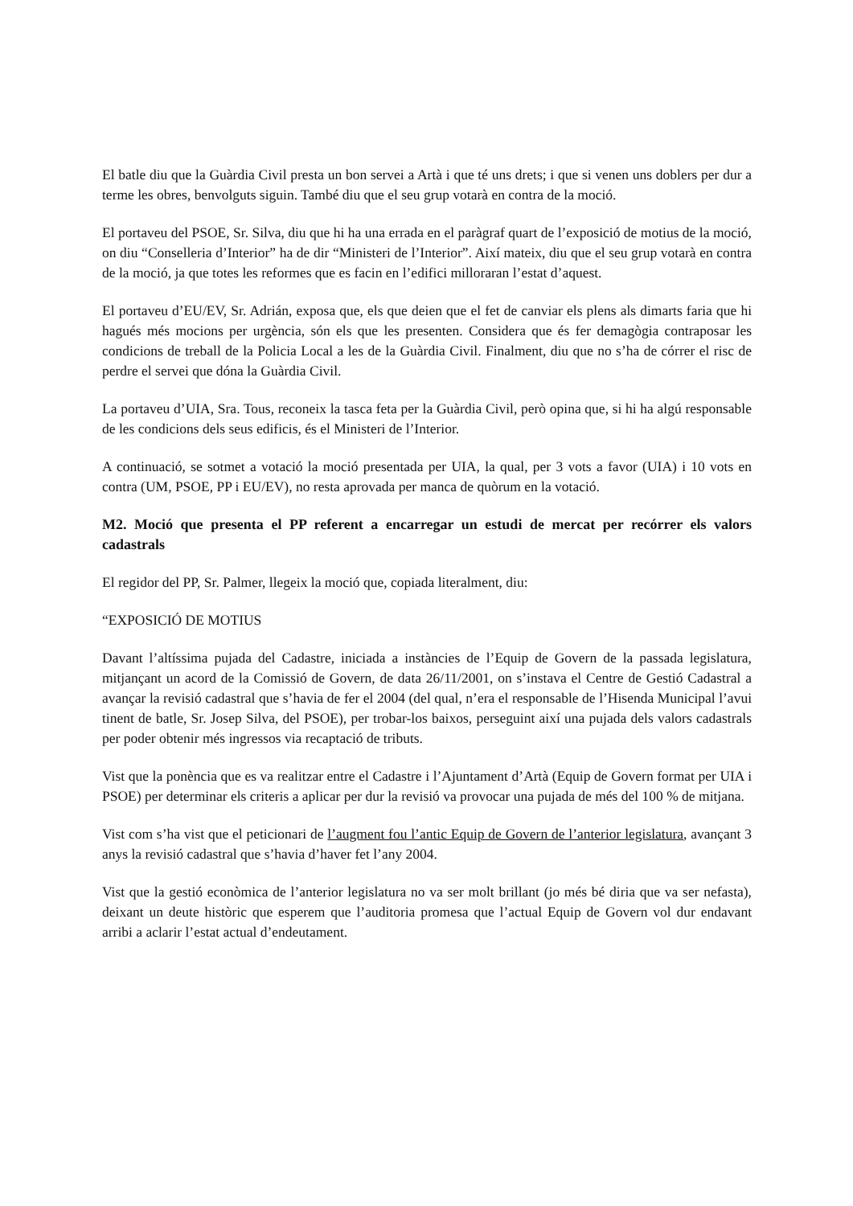El batle diu que la Guàrdia Civil presta un bon servei a Artà i que té uns drets; i que si venen uns doblers per dur a terme les obres, benvolguts siguin. També diu que el seu grup votarà en contra de la moció.
El portaveu del PSOE, Sr. Silva, diu que hi ha una errada en el paràgraf quart de l’exposició de motius de la moció, on diu “Conselleria d’Interior” ha de dir “Ministeri de l’Interior”. Així mateix, diu que el seu grup votarà en contra de la moció, ja que totes les reformes que es facin en l’edifici milloraran l’estat d’aquest.
El portaveu d’EU/EV, Sr. Adrián, exposa que, els que deien que el fet de canviar els plens als dimarts faria que hi hagués més mocions per urgència, són els que les presenten. Considera que és fer demagògia contraposar les condicions de treball de la Policia Local a les de la Guàrdia Civil. Finalment, diu que no s’ha de córrer el risc de perdre el servei que dóna la Guàrdia Civil.
La portaveu d’UIA, Sra. Tous, reconeix la tasca feta per la Guàrdia Civil, però opina que, si hi ha algú responsable de les condicions dels seus edificis, és el Ministeri de l’Interior.
A continuació, se sotmet a votació la moció presentada per UIA, la qual, per 3 vots a favor (UIA) i 10 vots en contra (UM, PSOE, PP i EU/EV), no resta aprovada per manca de quòrum en la votació.
M2. Moció que presenta el PP referent a encarregar un estudi de mercat per recórrer els valors cadastrals
El regidor del PP, Sr. Palmer, llegeix la moció que, copiada literalment, diu:
“EXPOSICIÓ DE MOTIUS
Davant l’altíssima pujada del Cadastre, iniciada a instàncies de l’Equip de Govern de la passada legislatura, mitjançant un acord de la Comissió de Govern, de data 26/11/2001, on s’instava el Centre de Gestió Cadastral a avançar la revisió cadastral que s’havia de fer el 2004 (del qual, n’era el responsable de l’Hisenda Municipal l’avui tinent de batle, Sr. Josep Silva, del PSOE), per trobar-los baixos, perseguint així una pujada dels valors cadastrals per poder obtenir més ingressos via recaptació de tributs.
Vist que la ponència que es va realitzar entre el Cadastre i l’Ajuntament d’Artà (Equip de Govern format per UIA i PSOE) per determinar els criteris a aplicar per dur la revisió va provocar una pujada de més del 100 % de mitjana.
Vist com s’ha vist que el peticionari de l’augment fou l’antic Equip de Govern de l’anterior legislatura, avançant 3 anys la revisió cadastral que s’havia d’haver fet l’any 2004.
Vist que la gestió econòmica de l’anterior legislatura no va ser molt brillant (jo més bé diria que va ser nefasta), deixant un deute històric que esperem que l’auditoria promesa que l’actual Equip de Govern vol dur endavant arribi a aclarir l’estat actual d’endeutament.